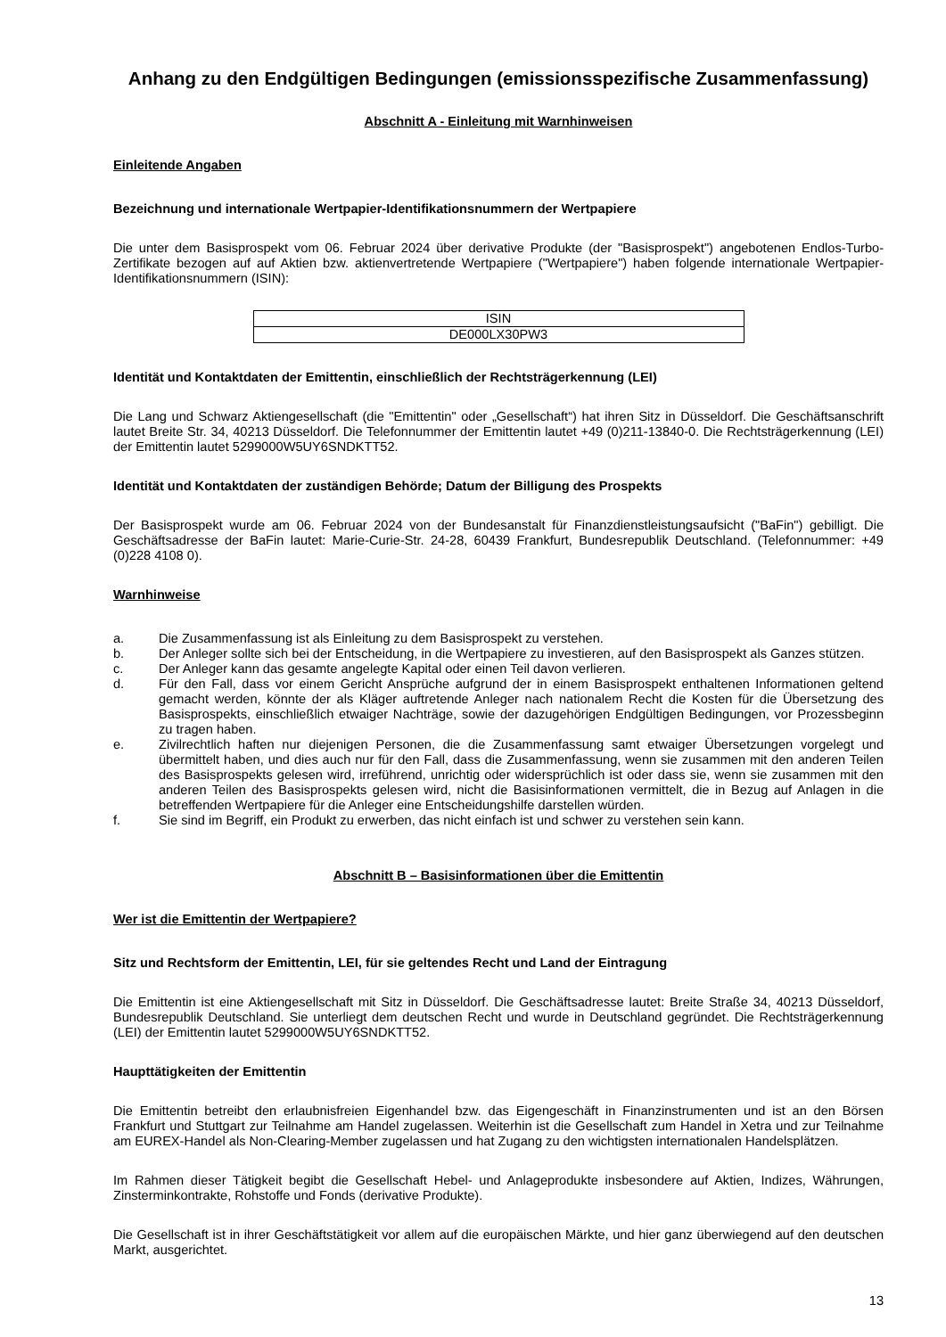Anhang zu den Endgültigen Bedingungen (emissionsspezifische Zusammenfassung)
Abschnitt A - Einleitung mit Warnhinweisen
Einleitende Angaben
Bezeichnung und internationale Wertpapier-Identifikationsnummern der Wertpapiere
Die unter dem Basisprospekt vom 06. Februar 2024 über derivative Produkte (der "Basisprospekt") angebotenen Endlos-Turbo-Zertifikate bezogen auf auf Aktien bzw. aktienvertretende Wertpapiere ("Wertpapiere") haben folgende internationale Wertpapier-Identifikationsnummern (ISIN):
| ISIN |
| DE000LX30PW3 |
Identität und Kontaktdaten der Emittentin, einschließlich der Rechtsträgerkennung (LEI)
Die Lang und Schwarz Aktiengesellschaft (die "Emittentin" oder „Gesellschaft“) hat ihren Sitz in Düsseldorf. Die Geschäftsanschrift lautet Breite Str. 34, 40213 Düsseldorf. Die Telefonnummer der Emittentin lautet +49 (0)211-13840-0. Die Rechtsträgerkennung (LEI) der Emittentin lautet 5299000W5UY6SNDKTT52.
Identität und Kontaktdaten der zuständigen Behörde; Datum der Billigung des Prospekts
Der Basisprospekt wurde am 06. Februar 2024 von der Bundesanstalt für Finanzdienstleistungsaufsicht ("BaFin") gebilligt. Die Geschäftsadresse der BaFin lautet: Marie-Curie-Str. 24-28, 60439 Frankfurt, Bundesrepublik Deutschland. (Telefonnummer: +49 (0)228 4108 0).
Warnhinweise
a. Die Zusammenfassung ist als Einleitung zu dem Basisprospekt zu verstehen.
b. Der Anleger sollte sich bei der Entscheidung, in die Wertpapiere zu investieren, auf den Basisprospekt als Ganzes stützen.
c. Der Anleger kann das gesamte angelegte Kapital oder einen Teil davon verlieren.
d. Für den Fall, dass vor einem Gericht Ansprüche aufgrund der in einem Basisprospekt enthaltenen Informationen geltend gemacht werden, könnte der als Kläger auftretende Anleger nach nationalem Recht die Kosten für die Übersetzung des Basisprospekts, einschließlich etwaiger Nachträge, sowie der dazugehörigen Endgültigen Bedingungen, vor Prozessbeginn zu tragen haben.
e. Zivilrechtlich haften nur diejenigen Personen, die die Zusammenfassung samt etwaiger Übersetzungen vorgelegt und übermittelt haben, und dies auch nur für den Fall, dass die Zusammenfassung, wenn sie zusammen mit den anderen Teilen des Basisprospekts gelesen wird, irreführend, unrichtig oder widersprüchlich ist oder dass sie, wenn sie zusammen mit den anderen Teilen des Basisprospekts gelesen wird, nicht die Basisinformationen vermittelt, die in Bezug auf Anlagen in die betreffenden Wertpapiere für die Anleger eine Entscheidungshilfe darstellen würden.
f. Sie sind im Begriff, ein Produkt zu erwerben, das nicht einfach ist und schwer zu verstehen sein kann.
Abschnitt B – Basisinformationen über die Emittentin
Wer ist die Emittentin der Wertpapiere?
Sitz und Rechtsform der Emittentin, LEI, für sie geltendes Recht und Land der Eintragung
Die Emittentin ist eine Aktiengesellschaft mit Sitz in Düsseldorf. Die Geschäftsadresse lautet: Breite Straße 34, 40213 Düsseldorf, Bundesrepublik Deutschland. Sie unterliegt dem deutschen Recht und wurde in Deutschland gegründet. Die Rechtsträgerkennung (LEI) der Emittentin lautet 5299000W5UY6SNDKTT52.
Haupttätigkeiten der Emittentin
Die Emittentin betreibt den erlaubnisfreien Eigenhandel bzw. das Eigengeschäft in Finanzinstrumenten und ist an den Börsen Frankfurt und Stuttgart zur Teilnahme am Handel zugelassen. Weiterhin ist die Gesellschaft zum Handel in Xetra und zur Teilnahme am EUREX-Handel als Non-Clearing-Member zugelassen und hat Zugang zu den wichtigsten internationalen Handelsplätzen.
Im Rahmen dieser Tätigkeit begibt die Gesellschaft Hebel- und Anlageprodukte insbesondere auf Aktien, Indizes, Währungen, Zinsterminkontrakte, Rohstoffe und Fonds (derivative Produkte).
Die Gesellschaft ist in ihrer Geschäftstätigkeit vor allem auf die europäischen Märkte, und hier ganz überwiegend auf den deutschen Markt, ausgerichtet.
13